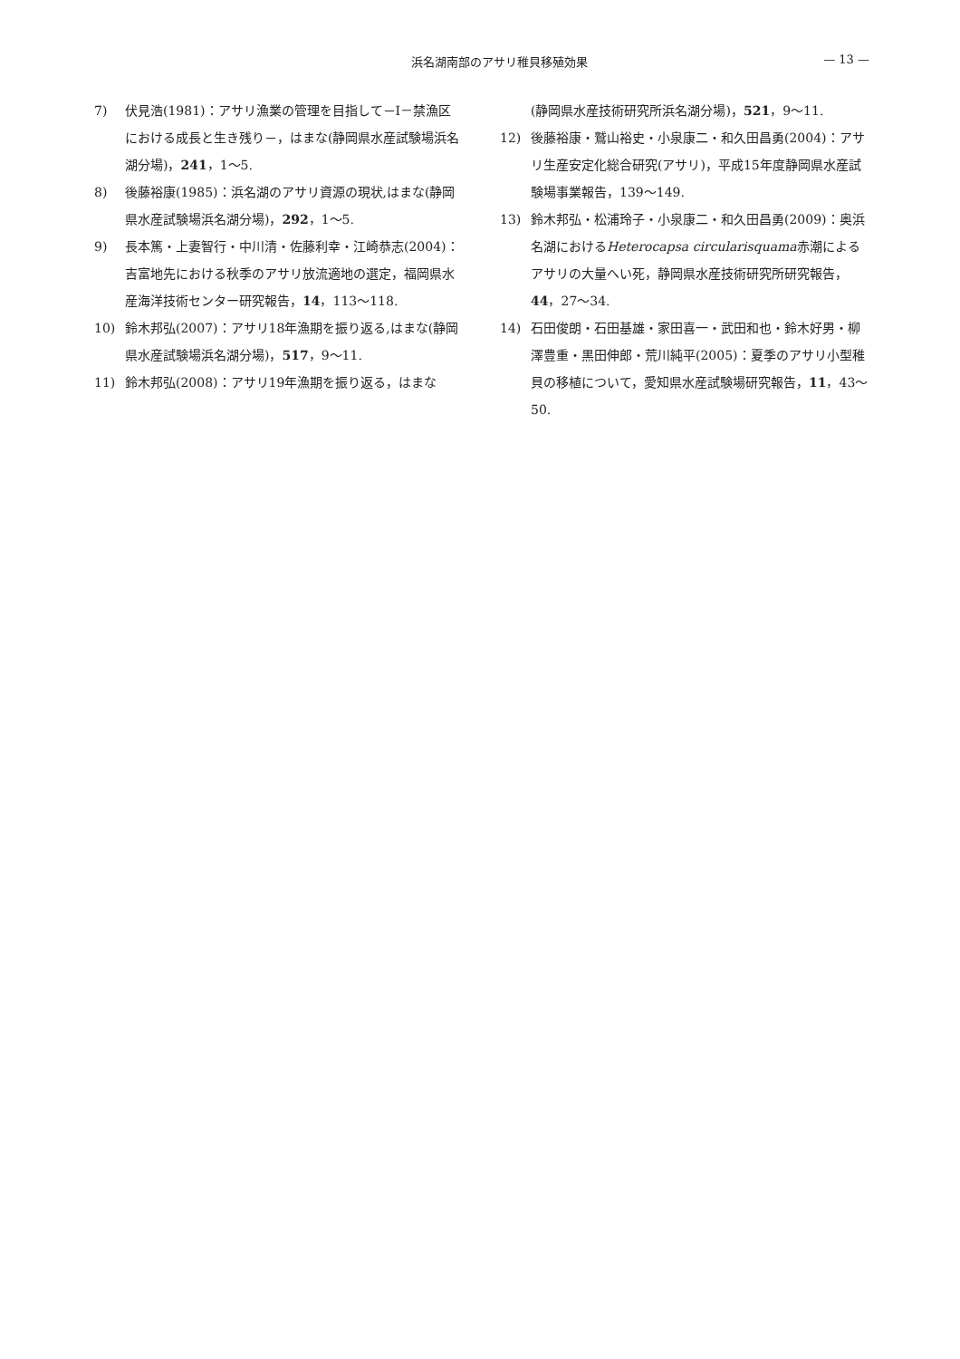浜名湖南部のアサリ稚貝移殖効果 — 13 —
7) 伏見浩(1981)：アサリ漁業の管理を目指して－Ⅰ－禁漁区における成長と生き残り－，はまな(静岡県水産試験場浜名湖分場)，241，1〜5.
8) 後藤裕康(1985)：浜名湖のアサリ資源の現状,はまな(静岡県水産試験場浜名湖分場)，292，1〜5.
9) 長本篤・上妻智行・中川清・佐藤利幸・江崎恭志(2004)：吉富地先における秋季のアサリ放流適地の選定，福岡県水産海洋技術センター研究報告，14，113〜118.
10) 鈴木邦弘(2007)：アサリ18年漁期を振り返る,はまな(静岡県水産試験場浜名湖分場)，517，9〜11.
11) 鈴木邦弘(2008)：アサリ19年漁期を振り返る，はまな
(静岡県水産技術研究所浜名湖分場)，521，9〜11.
12) 後藤裕康・鷲山裕史・小泉康二・和久田昌勇(2004)：アサリ生産安定化総合研究(アサリ)，平成15年度静岡県水産試験場事業報告，139〜149.
13) 鈴木邦弘・松浦玲子・小泉康二・和久田昌勇(2009)：奥浜名湖におけるHeterocapsa circularisquama赤潮によるアサリの大量へい死，静岡県水産技術研究所研究報告，44，27〜34.
14) 石田俊朗・石田基雄・家田喜一・武田和也・鈴木好男・柳澤豊重・黒田伸郎・荒川純平(2005)：夏季のアサリ小型稚貝の移植について，愛知県水産試験場研究報告，11，43〜50.